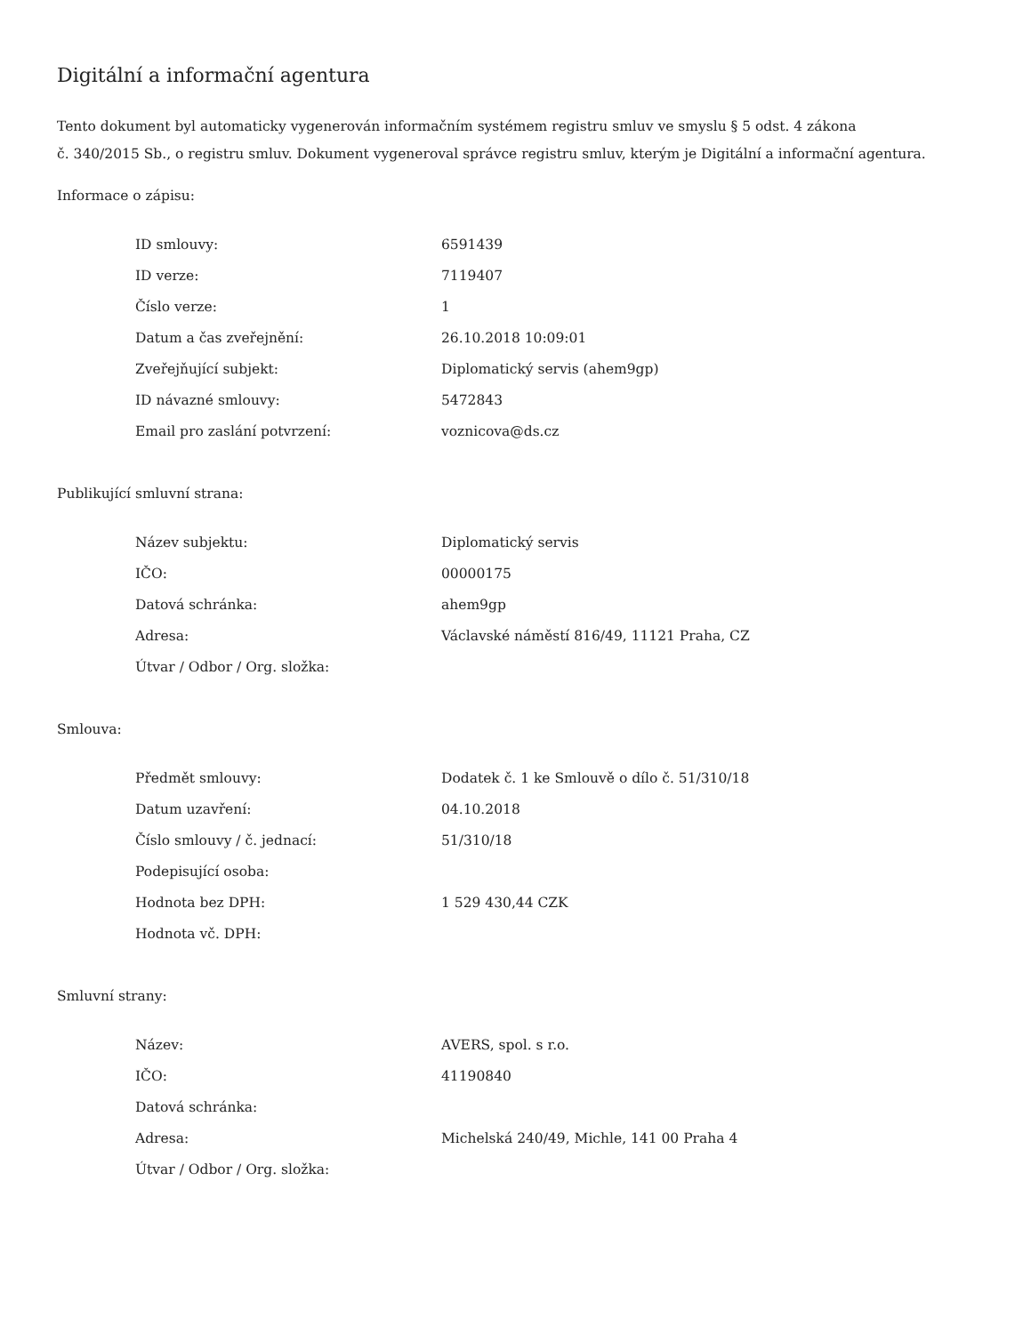Digitální a informační agentura
Tento dokument byl automaticky vygenerován informačním systémem registru smluv ve smyslu § 5 odst. 4 zákona
č. 340/2015 Sb., o registru smluv. Dokument vygeneroval správce registru smluv, kterým je Digitální a informační agentura.
Informace o zápisu:
| ID smlouvy: | 6591439 |
| ID verze: | 7119407 |
| Číslo verze: | 1 |
| Datum a čas zveřejnění: | 26.10.2018 10:09:01 |
| Zveřejňující subjekt: | Diplomatický servis (ahem9gp) |
| ID návazné smlouvy: | 5472843 |
| Email pro zaslání potvrzení: | voznicova@ds.cz |
Publikující smluvní strana:
| Název subjektu: | Diplomatický servis |
| IČO: | 00000175 |
| Datová schránka: | ahem9gp |
| Adresa: | Václavské náměstí 816/49, 11121 Praha, CZ |
| Útvar / Odbor / Org. složka: | |
Smlouva:
| Předmět smlouvy: | Dodatek č. 1 ke Smlouvě o dílo č. 51/310/18 |
| Datum uzavření: | 04.10.2018 |
| Číslo smlouvy / č. jednací: | 51/310/18 |
| Podepisující osoba: | |
| Hodnota bez DPH: | 1 529 430,44 CZK |
| Hodnota vč. DPH: | |
Smluvní strany:
| Název: | AVERS, spol. s r.o. |
| IČO: | 41190840 |
| Datová schránka: | |
| Adresa: | Michelská 240/49, Michle, 141 00 Praha 4 |
| Útvar / Odbor / Org. složka: | |